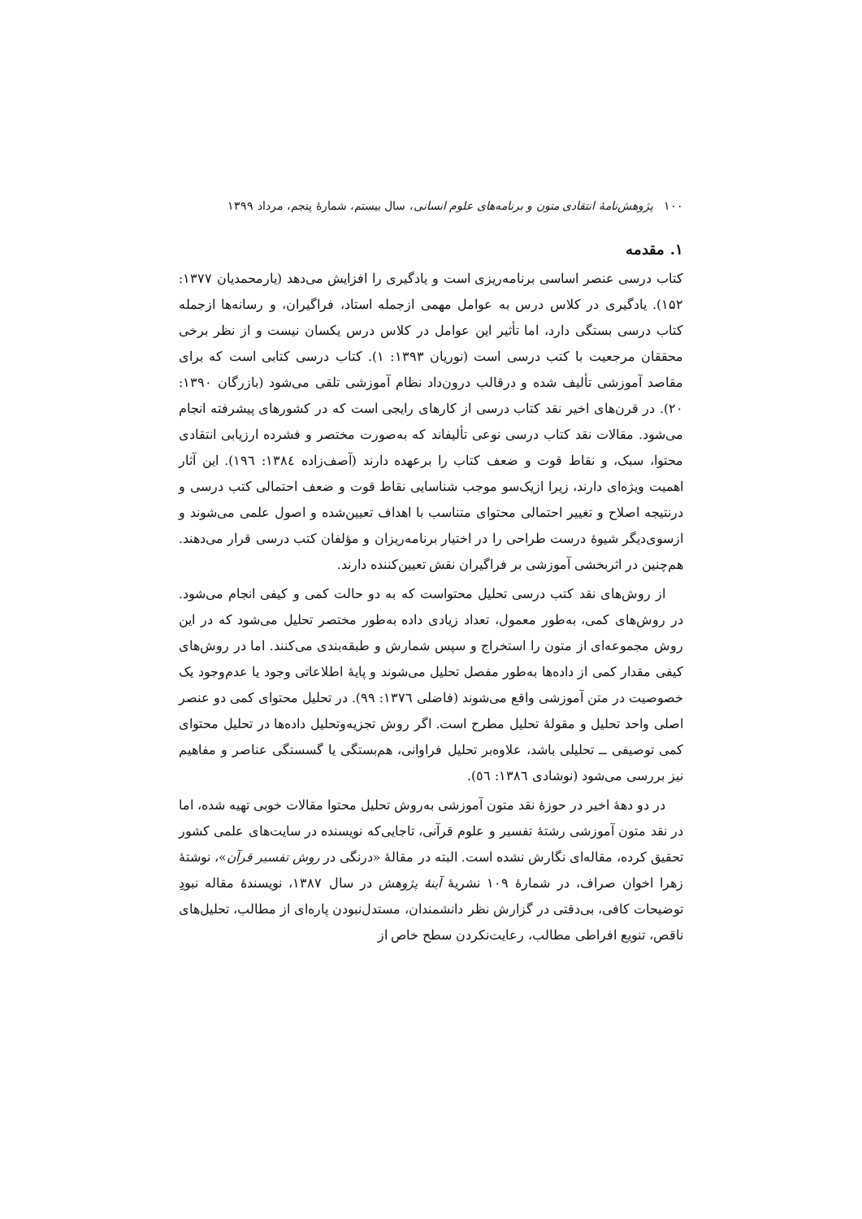۱۰۰ پژوهش‌نامهٔ انتقادی متون و برنامه‌های علوم انسانی، سال بیستم، شمارهٔ پنجم، مرداد ۱۳۹۹
۱. مقدمه
کتاب درسی عنصر اساسی برنامه‌ریزی است و یادگیری را افزایش می‌دهد (یارمحمدیان ۱۳۷۷: ۱۵۲). یادگیری در کلاس درس به عوامل مهمی ازجمله استاد، فراگیران، و رسانه‌ها ازجمله کتاب درسی بستگی دارد، اما تأثیر این عوامل در کلاس درس یکسان نیست و از نظر برخی محققان مرجعیت با کتب درسی است (نوریان ۱۳۹۳: ۱). کتاب درسی کتابی است که برای مقاصد آموزشی تألیف شده و درقالب درون‌داد نظام آموزشی تلقی می‌شود (بازرگان ۱۳۹۰: ۲۰). در قرن‌های اخیر نقد کتاب درسی از کارهای رایجی است که در کشورهای پیشرفته انجام می‌شود. مقالات نقد کتاب درسی نوعی تألیفاند که به‌صورت مختصر و فشرده ارزیابی انتقادی محتوا، سبک، و نقاط قوت و ضعف کتاب را برعهده دارند (آصف‌زاده ۱۳۸٤: ۱۹٦). این آثار اهمیت ویژه‌ای دارند، زیرا ازیک‌سو موجب شناسایی نقاط قوت و ضعف احتمالی کتب درسی و درنتیجه اصلاح و تغییر احتمالی محتوای متناسب با اهداف تعیین‌شده و اصول علمی می‌شوند و ازسوی‌دیگر شیوهٔ درست طراحی را در اختیار برنامه‌ریزان و مؤلفان کتب درسی قرار می‌دهند. هم‌چنین در اثربخشی آموزشی بر فراگیران نقش تعیین‌کننده دارند.
از روش‌های نقد کتب درسی تحلیل محتواست که به دو حالت کمی و کیفی انجام می‌شود. در روش‌های کمی، به‌طور معمول، تعداد زیادی داده به‌طور مختصر تحلیل می‌شود که در این روش مجموعه‌ای از متون را استخراج و سپس شمارش و طبقه‌بندی می‌کنند. اما در روش‌های کیفی مقدار کمی از داده‌ها به‌طور مفصل تحلیل می‌شوند و پایهٔ اطلاعاتی وجود یا عدم‌وجود یک خصوصیت در متن آموزشی واقع می‌شوند (فاضلی ۱۳۷٦: ۹۹). در تحلیل محتوای کمی دو عنصر اصلی واحد تحلیل و مقولهٔ تحلیل مطرح است. اگر روش تجزیه‌وتحلیل داده‌ها در تحلیل محتوای کمی توصیفی ــ تحلیلی باشد، علاوه‌بر تحلیل فراوانی، هم‌بستگی یا گسستگی عناصر و مفاهیم نیز بررسی می‌شود (نوشادی ۱۳۸٦: ٥٦).
در دو دههٔ اخیر در حوزهٔ نقد متون آموزشی به‌روش تحلیل محتوا مقالات خوبی تهیه شده، اما در نقد متون آموزشی رشتهٔ تفسیر و علوم قرآنی، تاجایی‌که نویسنده در سایت‌های علمی کشور تحقیق کرده، مقاله‌ای نگارش نشده است. البته در مقالهٔ «درنگی در روش تفسیر قرآن»، نوشتهٔ زهرا اخوان صراف، در شمارهٔ ۱۰۹ نشریهٔ آینهٔ پژوهش در سال ۱۳۸۷، نویسندهٔ مقاله نبودِ توضیحات کافی، بی‌دقتی در گزارش نظر دانشمندان، مستدل‌نبودن پاره‌ای از مطالب، تحلیل‌های ناقص، تنویع افراطی مطالب، رعایت‌نکردن سطح خاص از